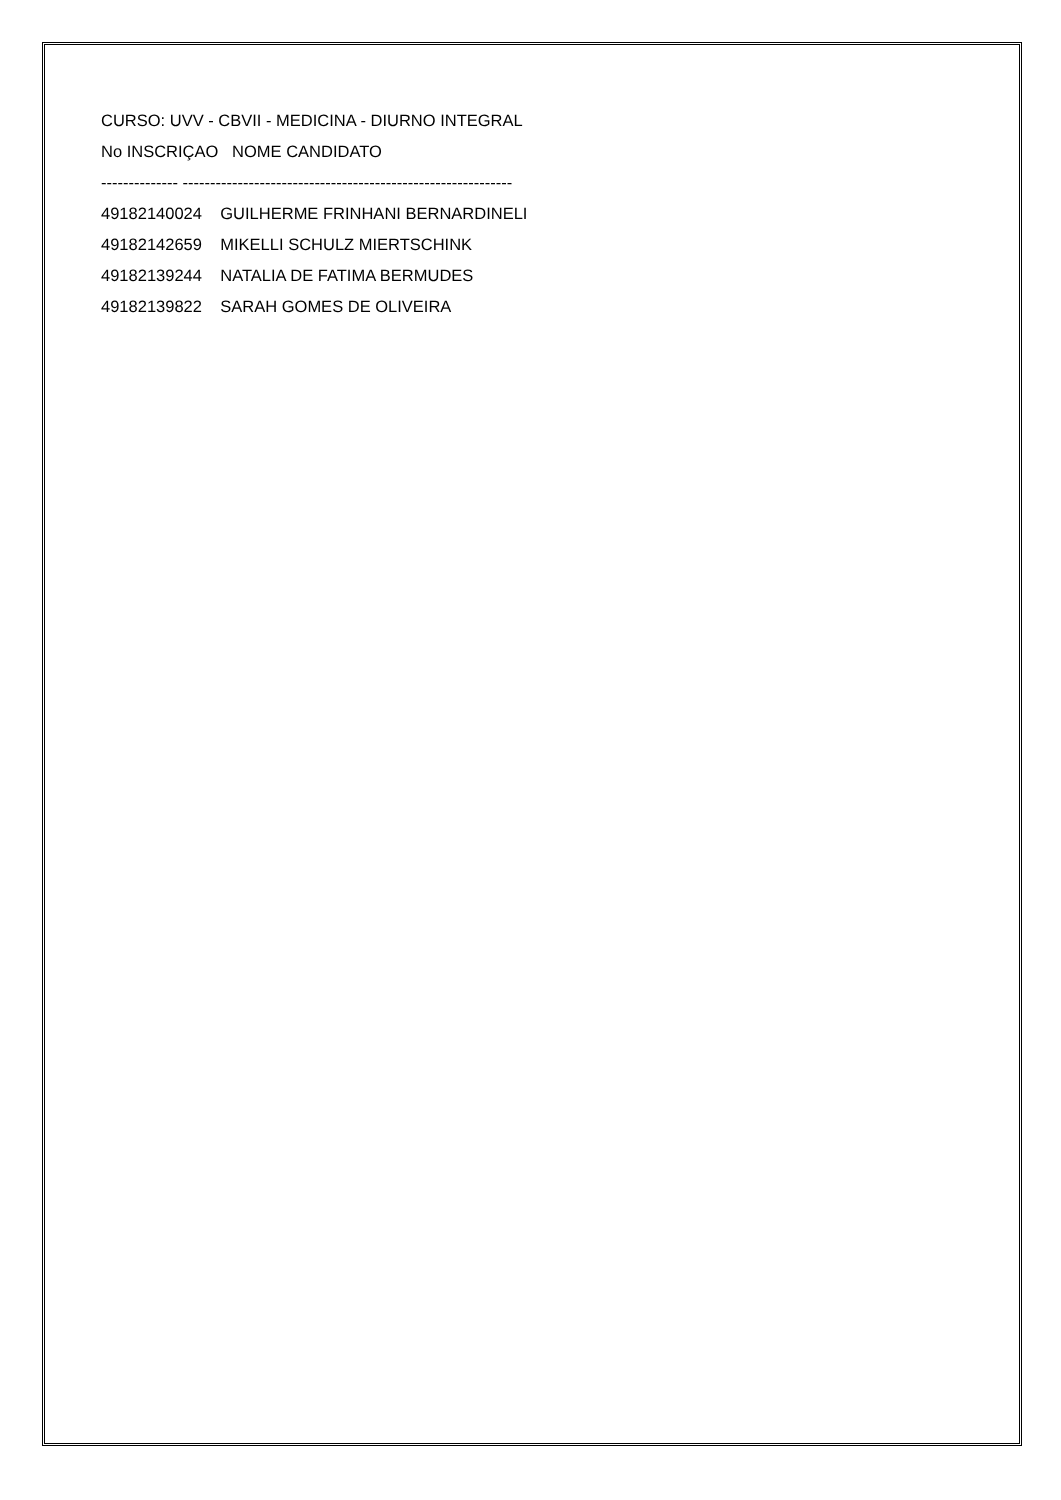CURSO: UVV - CBVII - MEDICINA - DIURNO INTEGRAL
No INSCRIÇAO NOME CANDIDATO
-------------- ------------------------------------------------------------
49182140024 GUILHERME FRINHANI BERNARDINELI
49182142659 MIKELLI SCHULZ MIERTSCHINK
49182139244 NATALIA DE FATIMA BERMUDES
49182139822 SARAH GOMES DE OLIVEIRA